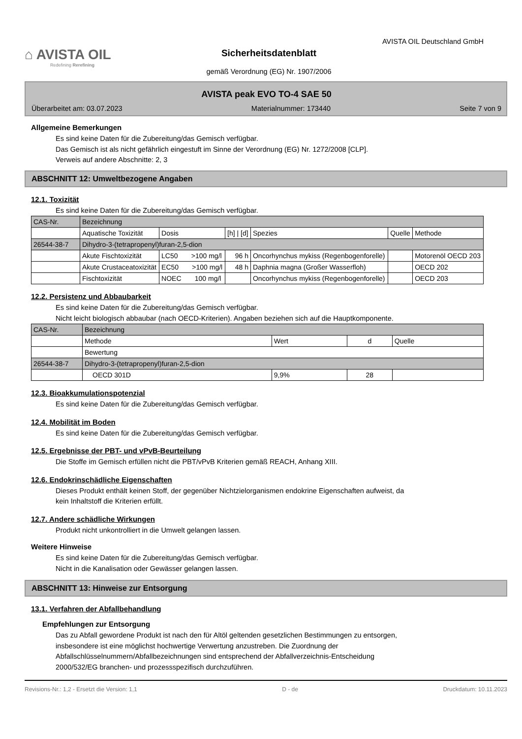⌂ AVISTA OIL
Redefining Rerefining
AVISTA OIL Deutschland GmbH
Sicherheitsdatenblatt
gemäß Verordnung (EG) Nr. 1907/2006
AVISTA peak EVO TO-4 SAE 50
Überarbeitet am: 03.07.2023 Materialnummer: 173440 Seite 7 von 9
Allgemeine Bemerkungen
Es sind keine Daten für die Zubereitung/das Gemisch verfügbar.
Das Gemisch ist als nicht gefährlich eingestuft im Sinne der Verordnung (EG) Nr. 1272/2008 [CLP].
Verweis auf andere Abschnitte: 2, 3
ABSCHNITT 12: Umweltbezogene Angaben
12.1. Toxizität
Es sind keine Daten für die Zubereitung/das Gemisch verfügbar.
| CAS-Nr. | Bezeichnung | | | | | |
| | Aquatische Toxizität | Dosis | [h] / [d] | Spezies | Quelle | Methode |
| 26544-38-7 | Dihydro-3-(tetrapropenyl)furan-2,5-dion | | | | | |
| | Akute Fischtoxizität | LC50 >100 mg/l | 96 h | Oncorhynchus mykiss (Regenbogenforelle) | | Motorenöl OECD 203 |
| | Akute Crustaceatoxizität | EC50 >100 mg/l | 48 h | Daphnia magna (Großer Wasserfloh) | | OECD 202 |
| | Fischtoxizität | NOEC 100 mg/l | | Oncorhynchus mykiss (Regenbogenforelle) | | OECD 203 |
12.2. Persistenz und Abbaubarkeit
Es sind keine Daten für die Zubereitung/das Gemisch verfügbar.
Nicht leicht biologisch abbaubar (nach OECD-Kriterien). Angaben beziehen sich auf die Hauptkomponente.
| CAS-Nr. | Bezeichnung | | | |
| | Methode | Wert | d | Quelle |
| | Bewertung | | | |
| 26544-38-7 | Dihydro-3-(tetrapropenyl)furan-2,5-dion | | | |
| | OECD 301D | 9,9% | 28 | |
12.3. Bioakkumulationspotenzial
Es sind keine Daten für die Zubereitung/das Gemisch verfügbar.
12.4. Mobilität im Boden
Es sind keine Daten für die Zubereitung/das Gemisch verfügbar.
12.5. Ergebnisse der PBT- und vPvB-Beurteilung
Die Stoffe im Gemisch erfüllen nicht die PBT/vPvB Kriterien gemäß REACH, Anhang XIII.
12.6. Endokrinschädliche Eigenschaften
Dieses Produkt enthält keinen Stoff, der gegenüber Nichtzielorganismen endokrine Eigenschaften aufweist, da
kein Inhaltstoff die Kriterien erfüllt.
12.7. Andere schädliche Wirkungen
Produkt nicht unkontrolliert in die Umwelt gelangen lassen.
Weitere Hinweise
Es sind keine Daten für die Zubereitung/das Gemisch verfügbar.
Nicht in die Kanalisation oder Gewässer gelangen lassen.
ABSCHNITT 13: Hinweise zur Entsorgung
13.1. Verfahren der Abfallbehandlung
Empfehlungen zur Entsorgung
Das zu Abfall gewordene Produkt ist nach den für Altöl geltenden gesetzlichen Bestimmungen zu entsorgen,
insbesondere ist eine möglichst hochwertige Verwertung anzustreben. Die Zuordnung der
Abfallschlüsselnummern/Abfallbezeichnungen sind entsprechend der Abfallverzeichnis-Entscheidung
2000/532/EG branchen- und prozessspezifisch durchzuführen.
Revisions-Nr.: 1,2 - Ersetzt die Version: 1,1 D - de Druckdatum: 10.11.2023